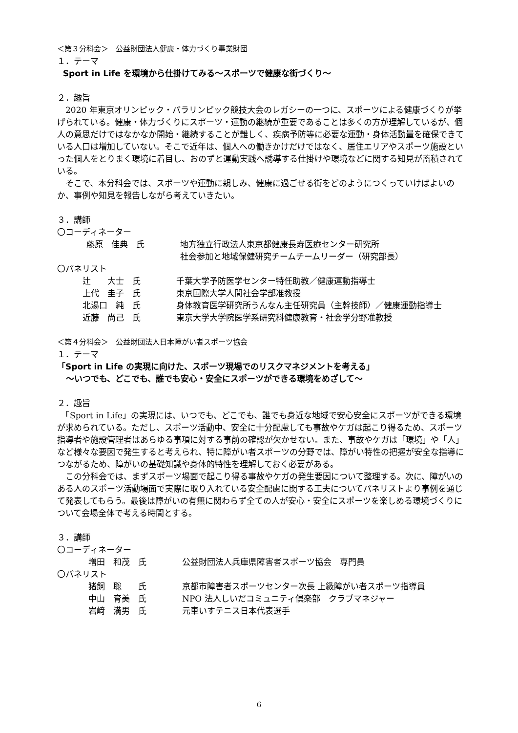＜第３分科会＞　公益財団法人健康・体力づくり事業財団
１．テーマ
Sport in Life を環境から仕掛けてみる～スポーツで健康な街づくり～
２．趣旨
　2020 年東京オリンピック・パラリンピック競技大会のレガシーの一つに、スポーツによる健康づくりが挙げられている。健康・体力づくりにスポーツ・運動の継続が重要であることは多くの方が理解しているが、個人の意思だけではなかなか開始・継続することが難しく、疾病予防等に必要な運動・身体活動量を確保できている人口は増加していない。そこで近年は、個人への働きかけだけではなく、居住エリアやスポーツ施設といった個人をとりまく環境に着目し、おのずと運動実践へ誘導する仕掛けや環境などに関する知見が蓄積されている。
　そこで、本分科会では、スポーツや運動に親しみ、健康に過ごせる街をどのようにつくっていけばよいのか、事例や知見を報告しながら考えていきたい。
３．講師
〇コーディネーター
| | 藤原 佳典 氏 | 地方独立行政法人東京都健康長寿医療センター研究所 社会参加と地域保健研究チームチームリーダー（研究部長） |
〇パネリスト
| | 辻 大士 氏 | 千葉大学予防医学センター特任助教／健康運動指導士 |
| | 上代 圭子 氏 | 東京国際大学人間社会学部准教授 |
| | 北湯口 純 氏 | 身体教育医学研究所うんなん主任研究員（主幹技師）／健康運動指導士 |
| | 近藤 尚己 氏 | 東京大学大学院医学系研究科健康教育・社会学分野准教授 |
＜第４分科会＞　公益財団法人日本障がい者スポーツ協会
１．テーマ
「Sport in Life の実現に向けた、スポーツ現場でのリスクマネジメントを考える」
～いつでも、どこでも、誰でも安心・安全にスポーツができる環境をめざして～
２．趣旨
　「Sport in Life」の実現には、いつでも、どこでも、誰でも身近な地域で安心安全にスポーツができる環境が求められている。ただし、スポーツ活動中、安全に十分配慮しても事故やケガは起こり得るため、スポーツ指導者や施設管理者はあらゆる事項に対する事前の確認が欠かせない。また、事故やケガは「環境」や「人」など様々な要因で発生すると考えられ、特に障がい者スポーツの分野では、障がい特性の把握が安全な指導につながるため、障がいの基礎知識や身体的特性を理解しておく必要がある。
　この分科会では、まずスポーツ場面で起こり得る事故やケガの発生要因について整理する。次に、障がいのある人のスポーツ活動場面で実際に取り入れている安全配慮に関する工夫についてパネリストより事例を通じて発表してもらう。最後は障がいの有無に関わらず全ての人が安心・安全にスポーツを楽しめる環境づくりについて会場全体で考える時間とする。
３．講師
〇コーディネーター
| | 増田 和茂 氏 | 公益財団法人兵庫県障害者スポーツ協会 専門員 |
〇パネリスト
| | 猪飼 聡 氏 | 京都市障害者スポーツセンター次長 上級障がい者スポーツ指導員 |
| | 中山 育美 氏 | NPO 法人しいだコミュニティ倶楽部 クラブマネジャー |
| | 岩﨑 満男 氏 | 元車いすテニス日本代表選手 |
6